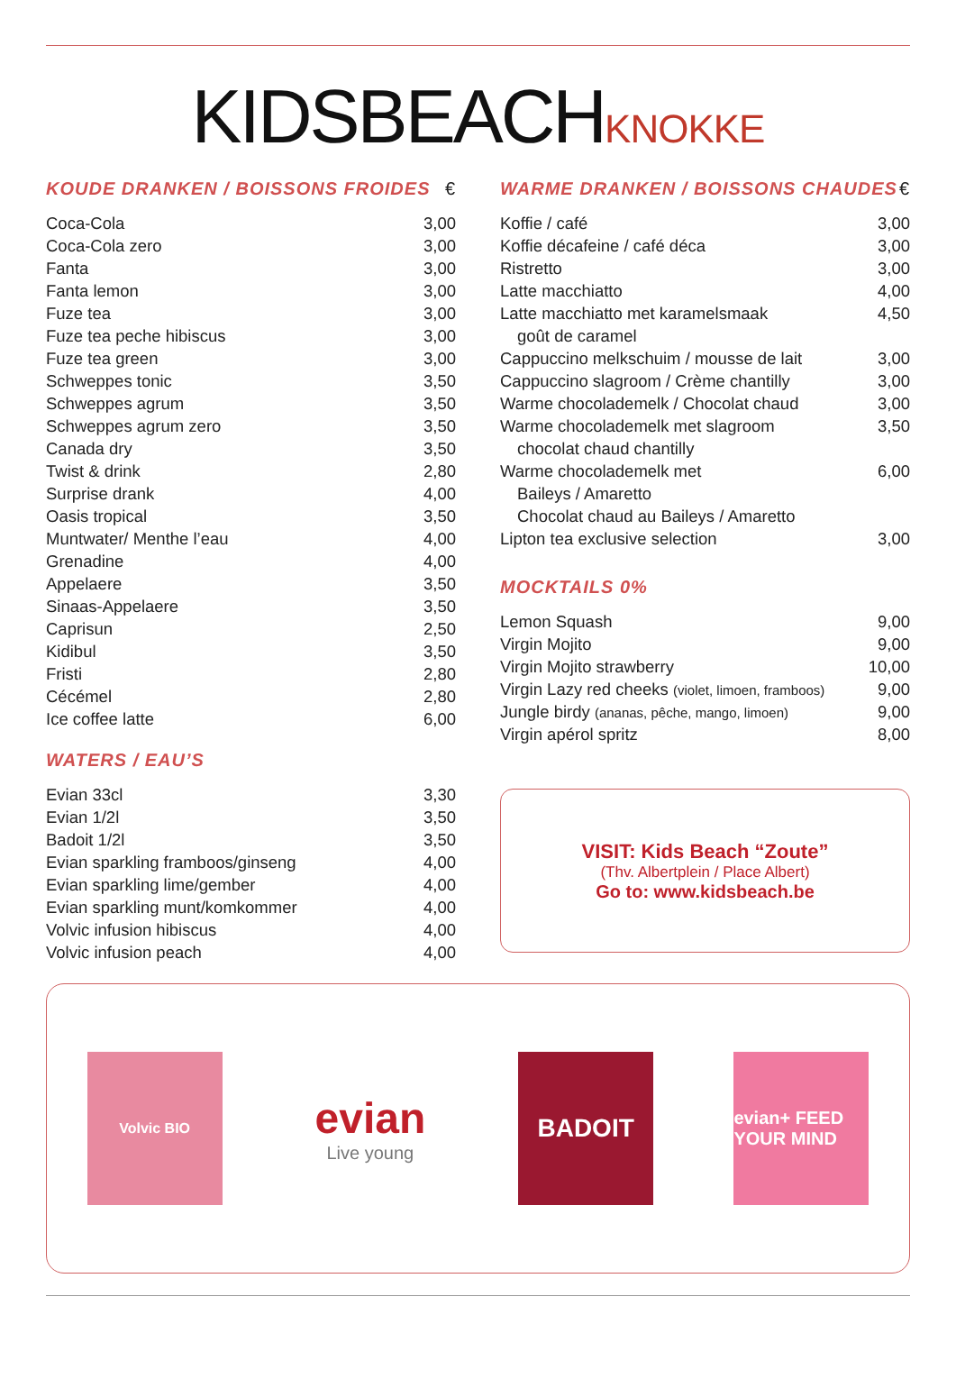KIDSBEACHKNOKKE
KOUDE DRANKEN / BOISSONS FROIDES €
| Coca-Cola | 3,00 |
| Coca-Cola zero | 3,00 |
| Fanta | 3,00 |
| Fanta lemon | 3,00 |
| Fuze tea | 3,00 |
| Fuze tea peche hibiscus | 3,00 |
| Fuze tea green | 3,00 |
| Schweppes tonic | 3,50 |
| Schweppes agrum | 3,50 |
| Schweppes agrum zero | 3,50 |
| Canada dry | 3,50 |
| Twist & drink | 2,80 |
| Surprise drank | 4,00 |
| Oasis tropical | 3,50 |
| Muntwater/ Menthe l’eau | 4,00 |
| Grenadine | 4,00 |
| Appelaere | 3,50 |
| Sinaas-Appelaere | 3,50 |
| Caprisun | 2,50 |
| Kidibul | 3,50 |
| Fristi | 2,80 |
| Cécémel | 2,80 |
| Ice coffee latte | 6,00 |
WATERS / EAU’S
| Evian 33cl | 3,30 |
| Evian 1/2l | 3,50 |
| Badoit 1/2l | 3,50 |
| Evian sparkling framboos/ginseng | 4,00 |
| Evian sparkling lime/gember | 4,00 |
| Evian sparkling munt/komkommer | 4,00 |
| Volvic infusion hibiscus | 4,00 |
| Volvic infusion peach | 4,00 |
WARME DRANKEN / BOISSONS CHAUDES €
| Koffie / café | 3,00 |
| Koffie décafeine / café déca | 3,00 |
| Ristretto | 3,00 |
| Latte macchiatto | 4,00 |
| Latte macchiatto met karamelsmaak | 4,50 |
| goût de caramel | |
| Cappuccino melkschuim / mousse de lait | 3,00 |
| Cappuccino slagroom / Crème chantilly | 3,00 |
| Warme chocolademelk / Chocolat chaud | 3,00 |
| Warme chocolademelk met slagroom | 3,50 |
| chocolat chaud chantilly | |
| Warme chocolademelk met | 6,00 |
| Baileys / Amaretto | |
| Chocolat chaud au Baileys / Amaretto | |
| Lipton tea exclusive selection | 3,00 |
MOCKTAILS 0%
| Lemon Squash | 9,00 |
| Virgin Mojito | 9,00 |
| Virgin Mojito strawberry | 10,00 |
| Virgin Lazy red cheeks (violet, limoen, framboos) | 9,00 |
| Jungle birdy (ananas, pêche, mango, limoen) | 9,00 |
| Virgin apérol spritz | 8,00 |
VISIT: Kids Beach “Zoute”
(Thv. Albertplein / Place Albert)
Go to: www.kidsbeach.be
Volvic BIO
evian
Live young
BADOIT
evian+ FEED YOUR MIND